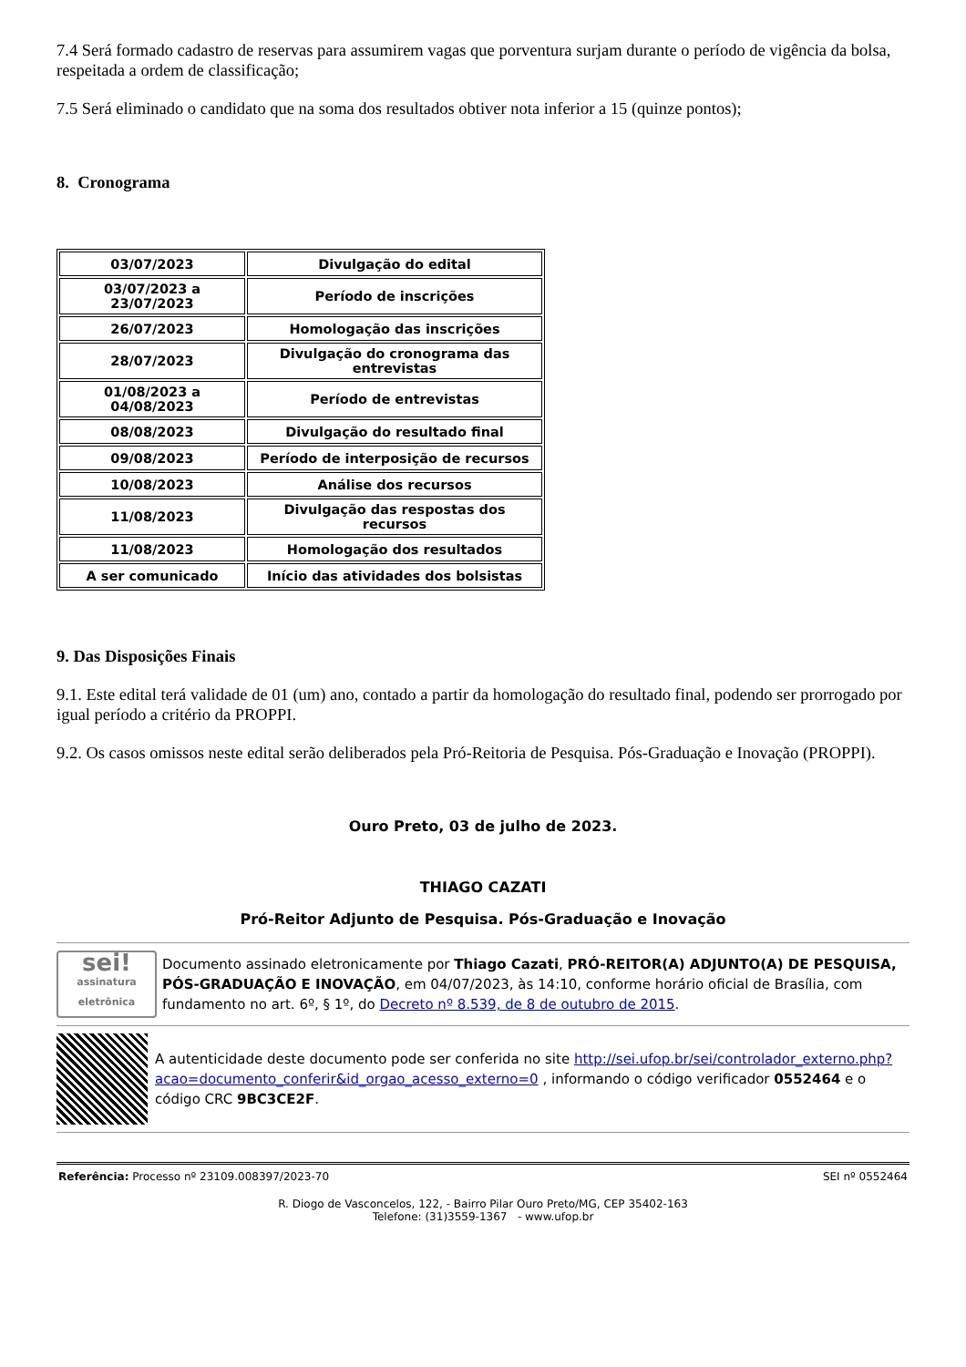7.4 Será formado cadastro de reservas para assumirem vagas que porventura surjam durante o período de vigência da bolsa, respeitada a ordem de classificação;
7.5 Será eliminado o candidato que na soma dos resultados obtiver nota inferior a 15 (quinze pontos);
8. Cronograma
| 03/07/2023 | Divulgação do edital |
| 03/07/2023 a 23/07/2023 | Período de inscrições |
| 26/07/2023 | Homologação das inscrições |
| 28/07/2023 | Divulgação do cronograma das entrevistas |
| 01/08/2023 a 04/08/2023 | Período de entrevistas |
| 08/08/2023 | Divulgação do resultado final |
| 09/08/2023 | Período de interposição de recursos |
| 10/08/2023 | Análise dos recursos |
| 11/08/2023 | Divulgação das respostas dos recursos |
| 11/08/2023 | Homologação dos resultados |
| A ser comunicado | Início das atividades dos bolsistas |
9. Das Disposições Finais
9.1. Este edital terá validade de 01 (um) ano, contado a partir da homologação do resultado final, podendo ser prorrogado por igual período a critério da PROPPI.
9.2. Os casos omissos neste edital serão deliberados pela Pró-Reitoria de Pesquisa. Pós-Graduação e Inovação (PROPPI).
Ouro Preto, 03 de julho de 2023.
THIAGO CAZATI
Pró-Reitor Adjunto de Pesquisa. Pós-Graduação e Inovação
sei!
assinatura eletrônica
Documento assinado eletronicamente por Thiago Cazati, PRÓ-REITOR(A) ADJUNTO(A) DE PESQUISA, PÓS-GRADUAÇÃO E INOVAÇÃO, em 04/07/2023, às 14:10, conforme horário oficial de Brasília, com fundamento no art. 6º, § 1º, do Decreto nº 8.539, de 8 de outubro de 2015.
A autenticidade deste documento pode ser conferida no site http://sei.ufop.br/sei/controlador_externo.php?acao=documento_conferir&id_orgao_acesso_externo=0 , informando o código verificador 0552464 e o código CRC 9BC3CE2F.
Referência: Processo nº 23109.008397/2023-70 SEI nº 0552464
R. Diogo de Vasconcelos, 122, - Bairro Pilar Ouro Preto/MG, CEP 35402-163
Telefone: (31)3559-1367 - www.ufop.br